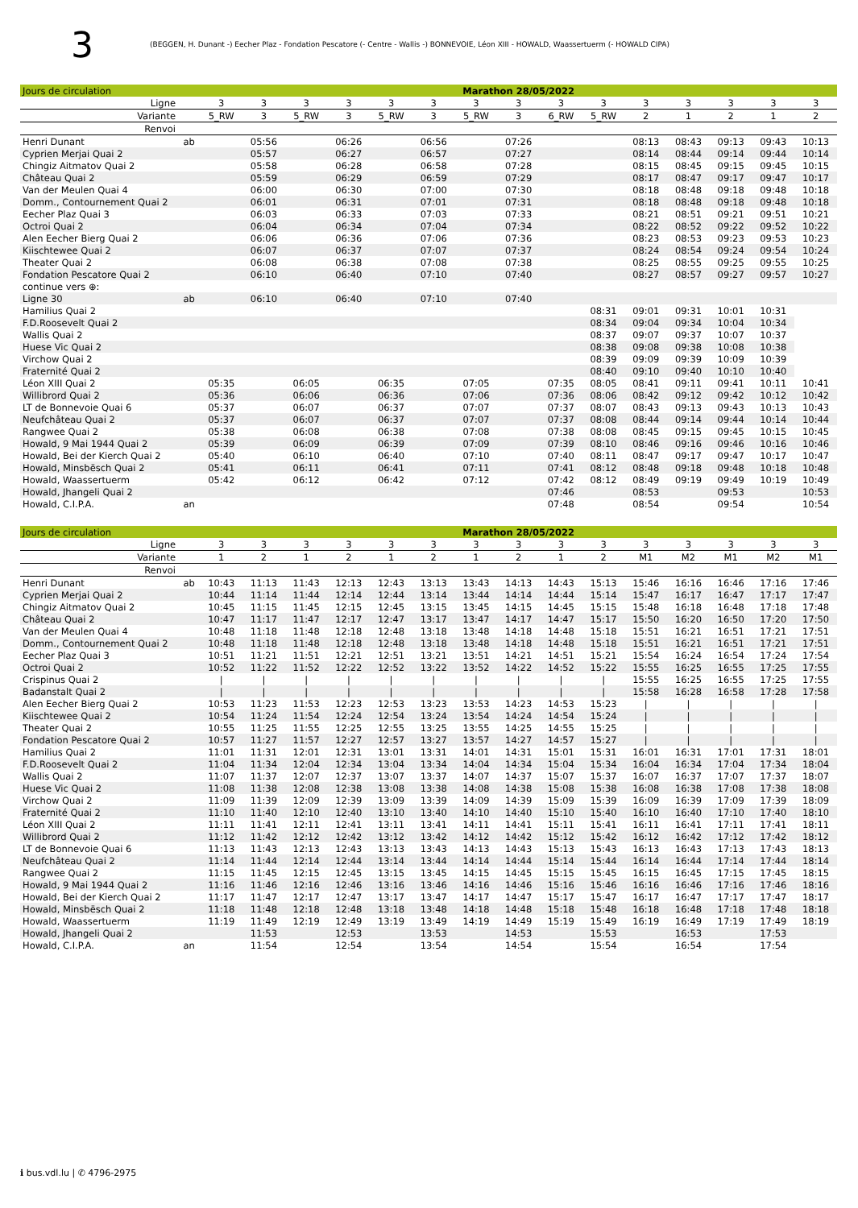3 (BEGGEN, H. Dunant -) Eecher Plaz - Fondation Pescatore (- Centre - Wallis -) BONNEVOIE, Léon XIII - HOWALD, Waassertuerm (- HOWALD CIPA)
| Jours de circulation | | Marathon 28/05/2022 | | | | | | | | | | | | | | |
| Ligne | | 3 | 3 | 3 | 3 | 3 | 3 | 3 | 3 | 3 | 3 | 3 | 3 | 3 | 3 | 3 |
| Variante | | 5_RW | 3 | 5_RW | 3 | 5_RW | 3 | 5_RW | 3 | 6_RW | 5_RW | 2 | 1 | 2 | 1 | 2 |
| Renvoi | | | | | | | | | | | | | | | | |
| Henri Dunant | ab | | 05:56 | | 06:26 | | 06:56 | | 07:26 | | | 08:13 | 08:43 | 09:13 | 09:43 | 10:13 |
| Cyprien Merjai Quai 2 | | | 05:57 | | 06:27 | | 06:57 | | 07:27 | | | 08:14 | 08:44 | 09:14 | 09:44 | 10:14 |
| Chingiz Aitmatov Quai 2 | | | 05:58 | | 06:28 | | 06:58 | | 07:28 | | | 08:15 | 08:45 | 09:15 | 09:45 | 10:15 |
| Château Quai 2 | | | 05:59 | | 06:29 | | 06:59 | | 07:29 | | | 08:17 | 08:47 | 09:17 | 09:47 | 10:17 |
| Van der Meulen Quai 4 | | | 06:00 | | 06:30 | | 07:00 | | 07:30 | | | 08:18 | 08:48 | 09:18 | 09:48 | 10:18 |
| Domm., Contournement Quai 2 | | | 06:01 | | 06:31 | | 07:01 | | 07:31 | | | 08:18 | 08:48 | 09:18 | 09:48 | 10:18 |
| Eecher Plaz Quai 3 | | | 06:03 | | 06:33 | | 07:03 | | 07:33 | | | 08:21 | 08:51 | 09:21 | 09:51 | 10:21 |
| Octroi Quai 2 | | | 06:04 | | 06:34 | | 07:04 | | 07:34 | | | 08:22 | 08:52 | 09:22 | 09:52 | 10:22 |
| Alen Eecher Bierg Quai 2 | | | 06:06 | | 06:36 | | 07:06 | | 07:36 | | | 08:23 | 08:53 | 09:23 | 09:53 | 10:23 |
| Kiischtewee Quai 2 | | | 06:07 | | 06:37 | | 07:07 | | 07:37 | | | 08:24 | 08:54 | 09:24 | 09:54 | 10:24 |
| Theater Quai 2 | | | 06:08 | | 06:38 | | 07:08 | | 07:38 | | | 08:25 | 08:55 | 09:25 | 09:55 | 10:25 |
| Fondation Pescatore Quai 2 | | | 06:10 | | 06:40 | | 07:10 | | 07:40 | | | 08:27 | 08:57 | 09:27 | 09:57 | 10:27 |
| continue vers ⊕: | | | | | | | | | | | | | | | | |
| Ligne 30 | ab | | 06:10 | | 06:40 | | 07:10 | | 07:40 | | | | | | | |
| Hamilius Quai 2 | | | | | | | | | | | 08:31 | 09:01 | 09:31 | 10:01 | 10:31 | |
| F.D.Roosevelt Quai 2 | | | | | | | | | | | 08:34 | 09:04 | 09:34 | 10:04 | 10:34 | |
| Wallis Quai 2 | | | | | | | | | | | 08:37 | 09:07 | 09:37 | 10:07 | 10:37 | |
| Huese Vic Quai 2 | | | | | | | | | | | 08:38 | 09:08 | 09:38 | 10:08 | 10:38 | |
| Virchow Quai 2 | | | | | | | | | | | 08:39 | 09:09 | 09:39 | 10:09 | 10:39 | |
| Fraternité Quai 2 | | | | | | | | | | | 08:40 | 09:10 | 09:40 | 10:10 | 10:40 | |
| Léon XIII Quai 2 | | 05:35 | | 06:05 | | 06:35 | | 07:05 | | 07:35 | 08:05 | 08:41 | 09:11 | 09:41 | 10:11 | 10:41 |
| Willibrord Quai 2 | | 05:36 | | 06:06 | | 06:36 | | 07:06 | | 07:36 | 08:06 | 08:42 | 09:12 | 09:42 | 10:12 | 10:42 |
| LT de Bonnevoie Quai 6 | | 05:37 | | 06:07 | | 06:37 | | 07:07 | | 07:37 | 08:07 | 08:43 | 09:13 | 09:43 | 10:13 | 10:43 |
| Neufchâteau Quai 2 | | 05:37 | | 06:07 | | 06:37 | | 07:07 | | 07:37 | 08:08 | 08:44 | 09:14 | 09:44 | 10:14 | 10:44 |
| Rangwee Quai 2 | | 05:38 | | 06:08 | | 06:38 | | 07:08 | | 07:38 | 08:08 | 08:45 | 09:15 | 09:45 | 10:15 | 10:45 |
| Howald, 9 Mai 1944 Quai 2 | | 05:39 | | 06:09 | | 06:39 | | 07:09 | | 07:39 | 08:10 | 08:46 | 09:16 | 09:46 | 10:16 | 10:46 |
| Howald, Bei der Kierch Quai 2 | | 05:40 | | 06:10 | | 06:40 | | 07:10 | | 07:40 | 08:11 | 08:47 | 09:17 | 09:47 | 10:17 | 10:47 |
| Howald, Minsbësch Quai 2 | | 05:41 | | 06:11 | | 06:41 | | 07:11 | | 07:41 | 08:12 | 08:48 | 09:18 | 09:48 | 10:18 | 10:48 |
| Howald, Waassertuerm | | 05:42 | | 06:12 | | 06:42 | | 07:12 | | 07:42 | 08:12 | 08:49 | 09:19 | 09:49 | 10:19 | 10:49 |
| Howald, Jhangeli Quai 2 | | | | | | | | | | 07:46 | | 08:53 | | 09:53 | | 10:53 |
| Howald, C.I.P.A. | an | | | | | | | | | 07:48 | | 08:54 | | 09:54 | | 10:54 |
| Jours de circulation | | Marathon 28/05/2022 | | | | | | | | | | | | | | |
| Ligne | | 3 | 3 | 3 | 3 | 3 | 3 | 3 | 3 | 3 | 3 | 3 | 3 | 3 | 3 | 3 |
| Variante | | 1 | 2 | 1 | 2 | 1 | 2 | 1 | 2 | 1 | 2 | M1 | M2 | M1 | M2 | M1 |
| Renvoi | | | | | | | | | | | | | | | | |
| Henri Dunant | ab | 10:43 | 11:13 | 11:43 | 12:13 | 12:43 | 13:13 | 13:43 | 14:13 | 14:43 | 15:13 | 15:46 | 16:16 | 16:46 | 17:16 | 17:46 |
| Cyprien Merjai Quai 2 | | 10:44 | 11:14 | 11:44 | 12:14 | 12:44 | 13:14 | 13:44 | 14:14 | 14:44 | 15:14 | 15:47 | 16:17 | 16:47 | 17:17 | 17:47 |
| Chingiz Aitmatov Quai 2 | | 10:45 | 11:15 | 11:45 | 12:15 | 12:45 | 13:15 | 13:45 | 14:15 | 14:45 | 15:15 | 15:48 | 16:18 | 16:48 | 17:18 | 17:48 |
| Château Quai 2 | | 10:47 | 11:17 | 11:47 | 12:17 | 12:47 | 13:17 | 13:47 | 14:17 | 14:47 | 15:17 | 15:50 | 16:20 | 16:50 | 17:20 | 17:50 |
| Van der Meulen Quai 4 | | 10:48 | 11:18 | 11:48 | 12:18 | 12:48 | 13:18 | 13:48 | 14:18 | 14:48 | 15:18 | 15:51 | 16:21 | 16:51 | 17:21 | 17:51 |
| Domm., Contournement Quai 2 | | 10:48 | 11:18 | 11:48 | 12:18 | 12:48 | 13:18 | 13:48 | 14:18 | 14:48 | 15:18 | 15:51 | 16:21 | 16:51 | 17:21 | 17:51 |
| Eecher Plaz Quai 3 | | 10:51 | 11:21 | 11:51 | 12:21 | 12:51 | 13:21 | 13:51 | 14:21 | 14:51 | 15:21 | 15:54 | 16:24 | 16:54 | 17:24 | 17:54 |
| Octroi Quai 2 | | 10:52 | 11:22 | 11:52 | 12:22 | 12:52 | 13:22 | 13:52 | 14:22 | 14:52 | 15:22 | 15:55 | 16:25 | 16:55 | 17:25 | 17:55 |
| Crispinus Quai 2 | | / | / | / | / | / | / | / | / | / | / | 15:55 | 16:25 | 16:55 | 17:25 | 17:55 |
| Badanstalt Quai 2 | | / | / | / | / | / | / | / | / | / | / | 15:58 | 16:28 | 16:58 | 17:28 | 17:58 |
| Alen Eecher Bierg Quai 2 | | 10:53 | 11:23 | 11:53 | 12:23 | 12:53 | 13:23 | 13:53 | 14:23 | 14:53 | 15:23 | / | / | / | / | / |
| Kiischtewee Quai 2 | | 10:54 | 11:24 | 11:54 | 12:24 | 12:54 | 13:24 | 13:54 | 14:24 | 14:54 | 15:24 | / | / | / | / | / |
| Theater Quai 2 | | 10:55 | 11:25 | 11:55 | 12:25 | 12:55 | 13:25 | 13:55 | 14:25 | 14:55 | 15:25 | / | / | / | / | / |
| Fondation Pescatore Quai 2 | | 10:57 | 11:27 | 11:57 | 12:27 | 12:57 | 13:27 | 13:57 | 14:27 | 14:57 | 15:27 | / | / | / | / | / |
| Hamilius Quai 2 | | 11:01 | 11:31 | 12:01 | 12:31 | 13:01 | 13:31 | 14:01 | 14:31 | 15:01 | 15:31 | 16:01 | 16:31 | 17:01 | 17:31 | 18:01 |
| F.D.Roosevelt Quai 2 | | 11:04 | 11:34 | 12:04 | 12:34 | 13:04 | 13:34 | 14:04 | 14:34 | 15:04 | 15:34 | 16:04 | 16:34 | 17:04 | 17:34 | 18:04 |
| Wallis Quai 2 | | 11:07 | 11:37 | 12:07 | 12:37 | 13:07 | 13:37 | 14:07 | 14:37 | 15:07 | 15:37 | 16:07 | 16:37 | 17:07 | 17:37 | 18:07 |
| Huese Vic Quai 2 | | 11:08 | 11:38 | 12:08 | 12:38 | 13:08 | 13:38 | 14:08 | 14:38 | 15:08 | 15:38 | 16:08 | 16:38 | 17:08 | 17:38 | 18:08 |
| Virchow Quai 2 | | 11:09 | 11:39 | 12:09 | 12:39 | 13:09 | 13:39 | 14:09 | 14:39 | 15:09 | 15:39 | 16:09 | 16:39 | 17:09 | 17:39 | 18:09 |
| Fraternité Quai 2 | | 11:10 | 11:40 | 12:10 | 12:40 | 13:10 | 13:40 | 14:10 | 14:40 | 15:10 | 15:40 | 16:10 | 16:40 | 17:10 | 17:40 | 18:10 |
| Léon XIII Quai 2 | | 11:11 | 11:41 | 12:11 | 12:41 | 13:11 | 13:41 | 14:11 | 14:41 | 15:11 | 15:41 | 16:11 | 16:41 | 17:11 | 17:41 | 18:11 |
| Willibrord Quai 2 | | 11:12 | 11:42 | 12:12 | 12:42 | 13:12 | 13:42 | 14:12 | 14:42 | 15:12 | 15:42 | 16:12 | 16:42 | 17:12 | 17:42 | 18:12 |
| LT de Bonnevoie Quai 6 | | 11:13 | 11:43 | 12:13 | 12:43 | 13:13 | 13:43 | 14:13 | 14:43 | 15:13 | 15:43 | 16:13 | 16:43 | 17:13 | 17:43 | 18:13 |
| Neufchâteau Quai 2 | | 11:14 | 11:44 | 12:14 | 12:44 | 13:14 | 13:44 | 14:14 | 14:44 | 15:14 | 15:44 | 16:14 | 16:44 | 17:14 | 17:44 | 18:14 |
| Rangwee Quai 2 | | 11:15 | 11:45 | 12:15 | 12:45 | 13:15 | 13:45 | 14:15 | 14:45 | 15:15 | 15:45 | 16:15 | 16:45 | 17:15 | 17:45 | 18:15 |
| Howald, 9 Mai 1944 Quai 2 | | 11:16 | 11:46 | 12:16 | 12:46 | 13:16 | 13:46 | 14:16 | 14:46 | 15:16 | 15:46 | 16:16 | 16:46 | 17:16 | 17:46 | 18:16 |
| Howald, Bei der Kierch Quai 2 | | 11:17 | 11:47 | 12:17 | 12:47 | 13:17 | 13:47 | 14:17 | 14:47 | 15:17 | 15:47 | 16:17 | 16:47 | 17:17 | 17:47 | 18:17 |
| Howald, Minsbësch Quai 2 | | 11:18 | 11:48 | 12:18 | 12:48 | 13:18 | 13:48 | 14:18 | 14:48 | 15:18 | 15:48 | 16:18 | 16:48 | 17:18 | 17:48 | 18:18 |
| Howald, Waassertuerm | | 11:19 | 11:49 | 12:19 | 12:49 | 13:19 | 13:49 | 14:19 | 14:49 | 15:19 | 15:49 | 16:19 | 16:49 | 17:19 | 17:49 | 18:19 |
| Howald, Jhangeli Quai 2 | | | 11:53 | | 12:53 | | 13:53 | | 14:53 | | 15:53 | | 16:53 | | 17:53 | |
| Howald, C.I.P.A. | an | | 11:54 | | 12:54 | | 13:54 | | 14:54 | | 15:54 | | 16:54 | | 17:54 | |
ℹ bus.vdl.lu | ✆ 4796-2975